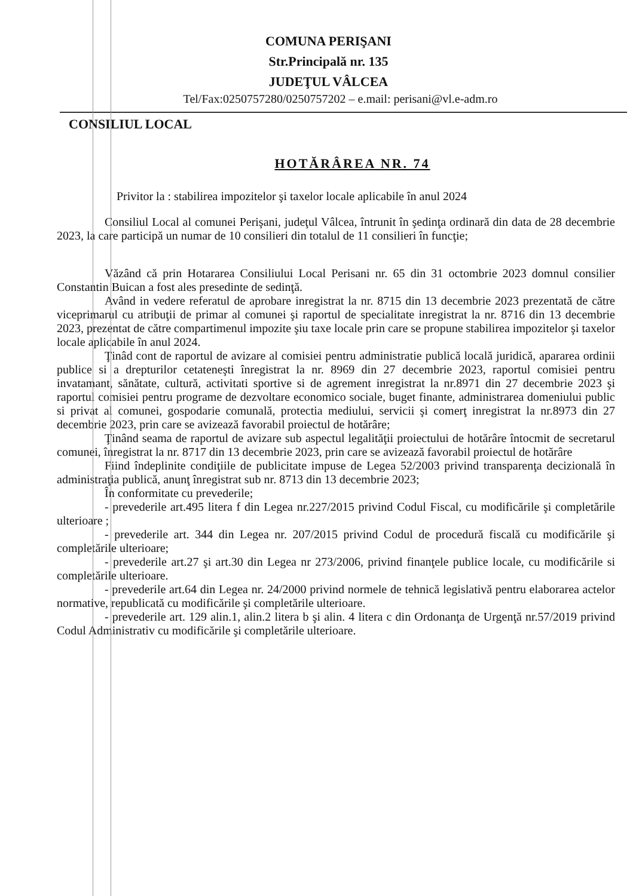COMUNA PERIŞANI
Str.Principală nr. 135
JUDEŢUL VÂLCEA
Tel/Fax:0250757280/0250757202 – e.mail: perisani@vl.e-adm.ro
CONSILIUL LOCAL
HOTĂRÂREA NR. 74
Privitor la : stabilirea impozitelor şi taxelor locale aplicabile în anul 2024
Consiliul Local al comunei Perişani, judeţul Vâlcea, întrunit în şedinţa ordinară din data de 28 decembrie 2023, la care participă un numar de 10 consilieri din totalul de 11 consilieri în funcţie;
Văzând că prin Hotararea Consiliului Local Perisani nr. 65 din 31 octombrie 2023 domnul consilier Constantin Buican a fost ales presedinte de sedinţă.
Având in vedere referatul de aprobare inregistrat la nr. 8715 din 13 decembrie 2023 prezentată de către viceprimarul cu atribuţii de primar al comunei şi raportul de specialitate inregistrat la nr. 8716 din 13 decembrie 2023, prezentat de către compartimenul impozite şiu taxe locale prin care se propune stabilirea impozitelor şi taxelor locale aplicabile în anul 2024.
Ţinâd cont de raportul de avizare al comisiei pentru administratie publică locală juridică, apararea ordinii publice si a drepturilor cetateneşti înregistrat la nr. 8969 din 27 decembrie 2023, raportul comisiei pentru invatamant, sănătate, cultură, activitati sportive si de agrement inregistrat la nr.8971 din 27 decembrie 2023 şi raportul comisiei pentru programe de dezvoltare economico sociale, buget finante, administrarea domeniului public si privat al comunei, gospodarie comunală, protectia mediului, servicii şi comerţ inregistrat la nr.8973 din 27 decembrie 2023, prin care se avizează favorabil proiectul de hotărâre;
Ţinând seama de raportul de avizare sub aspectul legalităţii proiectului de hotărâre întocmit de secretarul comunei, înregistrat la nr. 8717 din 13 decembrie 2023, prin care se avizează favorabil proiectul de hotărâre
Fiind îndeplinite condiţiile de publicitate impuse de Legea 52/2003 privind transparenţa decizională în administraţia publică, anunţ înregistrat sub nr. 8713 din 13 decembrie 2023;
În conformitate cu prevederile;
- prevederile art.495 litera f din Legea nr.227/2015 privind Codul Fiscal, cu modificările şi completările ulterioare ;
- prevederile art. 344 din Legea nr. 207/2015 privind Codul de procedură fiscală cu modificările şi completările ulterioare;
- prevederile art.27 şi art.30 din Legea nr 273/2006, privind finanţele publice locale, cu modificările si completările ulterioare.
- prevederile art.64 din Legea nr. 24/2000 privind normele de tehnică legislativă pentru elaborarea actelor normative, republicată cu modificările şi completările ulterioare.
- prevederile art. 129 alin.1, alin.2 litera b şi alin. 4 litera c din Ordonanţa de Urgenţă nr.57/2019 privind Codul Administrativ cu modificările şi completările ulterioare.